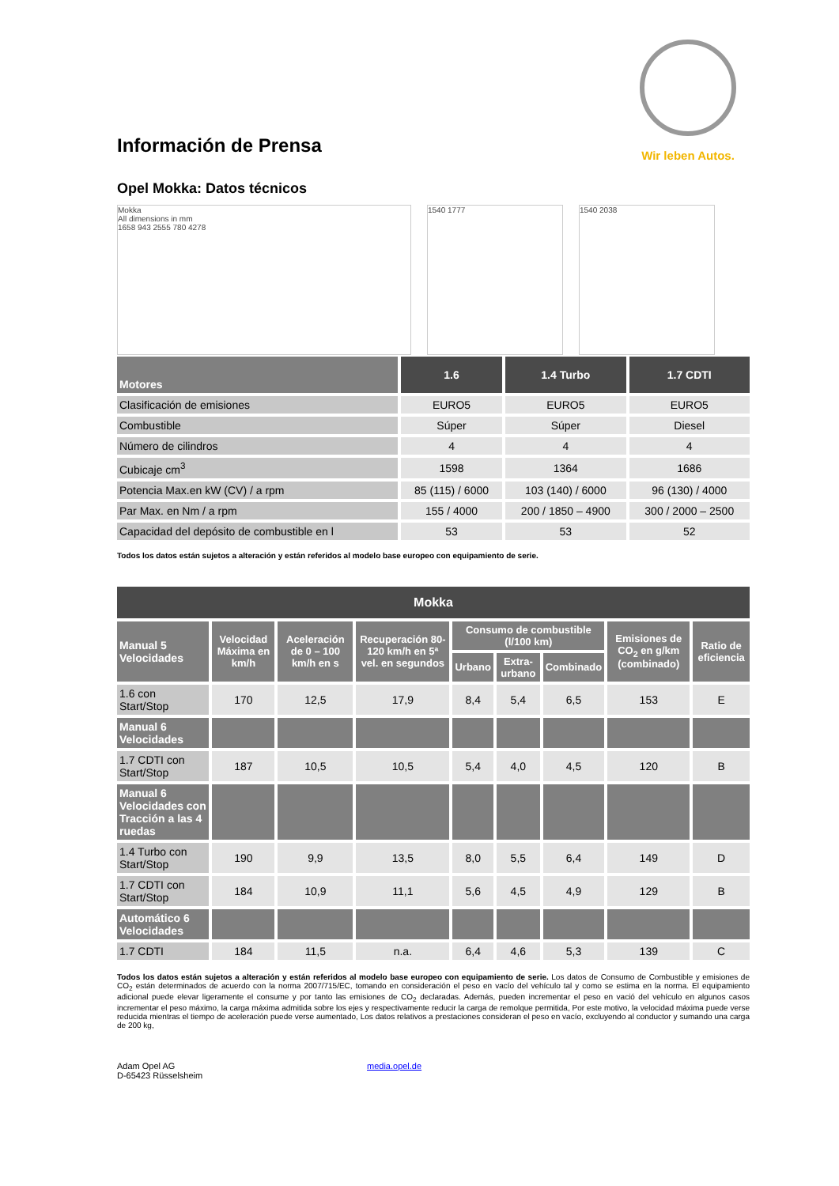Wir leben Autos.
Información de Prensa
Opel Mokka: Datos técnicos
Mokka
All dimensions in mm
1658 943 2555 780 4278
1540 1777 1540 2038
| Motores | 1.6 | 1.4 Turbo | 1.7 CDTI |
| --- | --- | --- | --- |
| Clasificación de emisiones | EURO5 | EURO5 | EURO5 |
| Combustible | Súper | Súper | Diesel |
| Número de cilindros | 4 | 4 | 4 |
| Cubicaje cm<sup>3</sup> | 1598 | 1364 | 1686 |
| Potencia Max.en kW (CV) / a rpm | 85 (115) / 6000 | 103 (140) / 6000 | 96 (130) / 4000 |
| Par Max. en Nm / a rpm | 155 / 4000 | 200 / 1850 – 4900 | 300 / 2000 – 2500 |
| Capacidad del depósito de combustible en l | 53 | 53 | 52 |
Todos los datos están sujetos a alteración y están referidos al modelo base europeo con equipamiento de serie.
| Mokka | | | | | | | | |
| --- | --- | --- | --- | --- | --- | --- | --- | --- |
| Manual 5 Velocidades | Velocidad Máxima en km/h | Aceleración de 0 – 100 km/h en s | Recuperación 80-120 km/h en 5ª vel. en segundos | Consumo de combustible (l/100 km) | | | Emisiones de CO<sub>2</sub> en g/km (combinado) | Ratio de eficiencia |
| | | | | Urbano | Extra-urbano | Combinado | | |
| 1.6 con Start/Stop | 170 | 12,5 | 17,9 | 8,4 | 5,4 | 6,5 | 153 | E |
| Manual 6 Velocidades | | | | | | | | |
| 1.7 CDTI con Start/Stop | 187 | 10,5 | 10,5 | 5,4 | 4,0 | 4,5 | 120 | B |
| Manual 6 Velocidades con Tracción a las 4 ruedas | | | | | | | | |
| 1.4 Turbo con Start/Stop | 190 | 9,9 | 13,5 | 8,0 | 5,5 | 6,4 | 149 | D |
| 1.7 CDTI con Start/Stop | 184 | 10,9 | 11,1 | 5,6 | 4,5 | 4,9 | 129 | B |
| Automático 6 Velocidades | | | | | | | | |
| 1.7 CDTI | 184 | 11,5 | n.a. | 6,4 | 4,6 | 5,3 | 139 | C |
Todos los datos están sujetos a alteración y están referidos al modelo base europeo con equipamiento de serie. Los datos de Consumo de Combustible y emisiones de CO<sub>2</sub> están determinados de acuerdo con la norma 2007/715/EC, tomando en consideración el peso en vacío del vehículo tal y como se estima en la norma. El equipamiento adicional puede elevar ligeramente el consume y por tanto las emisiones de CO<sub>2</sub> declaradas. Además, pueden incrementar el peso en vació del vehículo en algunos casos incrementar el peso máximo, la carga máxima admitida sobre los ejes y respectivamente reducir la carga de remolque permitida, Por este motivo, la velocidad máxima puede verse reducida mientras el tiempo de aceleración puede verse aumentado, Los datos relativos a prestaciones consideran el peso en vacío, excluyendo al conductor y sumando una carga de 200 kg,
Adam Opel AG
D-65423 Rüsselsheim
media.opel.de